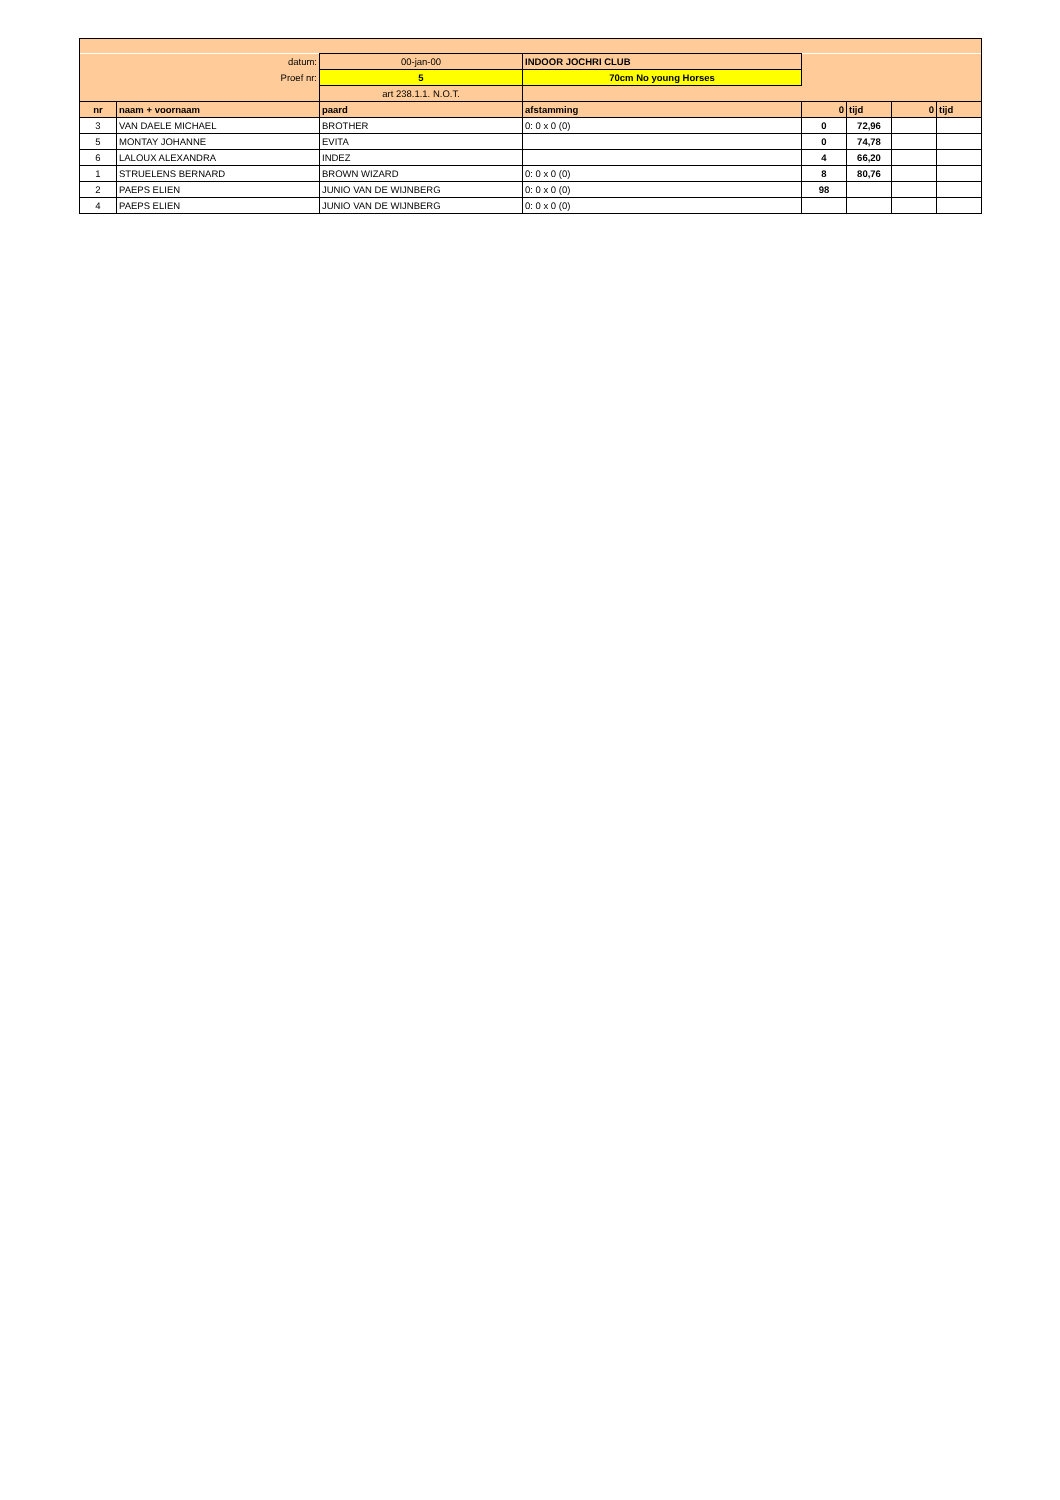| | datum: | 00-jan-00 | INDOOR JOCHRI CLUB | | | | |
| | Proef nr: | 5 | 70cm No young Horses | | | | |
| | | art 238.1.1. N.O.T. | | | | | |
| nr | naam + voornaam | paard | afstamming | 0 | tijd | 0 | tijd |
| 3 | VAN DAELE MICHAEL | BROTHER | 0: 0 x 0 (0) | 0 | 72,96 | | |
| 5 | MONTAY JOHANNE | EVITA | | 0 | 74,78 | | |
| 6 | LALOUX ALEXANDRA | INDEZ | | 4 | 66,20 | | |
| 1 | STRUELENS BERNARD | BROWN WIZARD | 0: 0 x 0 (0) | 8 | 80,76 | | |
| 2 | PAEPS ELIEN | JUNIO VAN DE WIJNBERG | 0: 0 x 0 (0) | 98 | | | |
| 4 | PAEPS ELIEN | JUNIO VAN DE WIJNBERG | 0: 0 x 0 (0) | | | | |